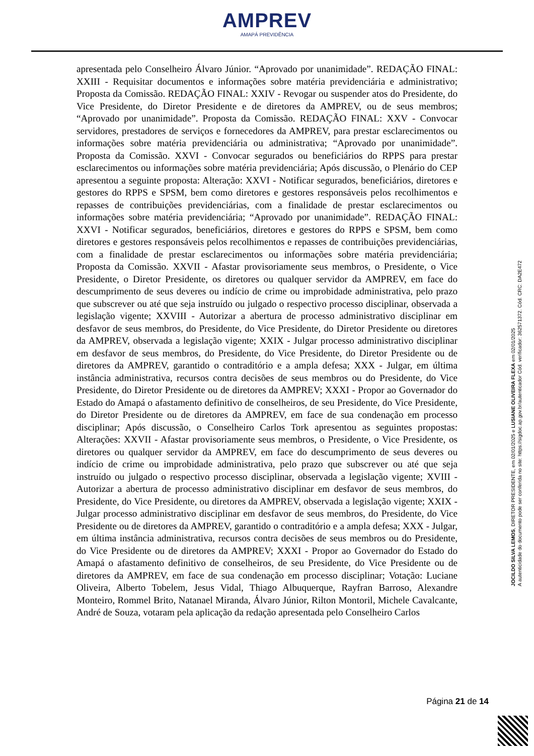AMPREV
AMAPÁ PREVIDÊNCIA
apresentada pelo Conselheiro Álvaro Júnior. “Aprovado por unanimidade”. REDAÇÃO FINAL: XXIII - Requisitar documentos e informações sobre matéria previdenciária e administrativo; Proposta da Comissão. REDAÇÃO FINAL: XXIV - Revogar ou suspender atos do Presidente, do Vice Presidente, do Diretor Presidente e de diretores da AMPREV, ou de seus membros; “Aprovado por unanimidade”. Proposta da Comissão. REDAÇÃO FINAL: XXV - Convocar servidores, prestadores de serviços e fornecedores da AMPREV, para prestar esclarecimentos ou informações sobre matéria previdenciária ou administrativa; “Aprovado por unanimidade”. Proposta da Comissão. XXVI - Convocar segurados ou beneficiários do RPPS para prestar esclarecimentos ou informações sobre matéria previdenciária; Após discussão, o Plenário do CEP apresentou a seguinte proposta: Alteração: XXVI - Notificar segurados, beneficiários, diretores e gestores do RPPS e SPSM, bem como diretores e gestores responsáveis pelos recolhimentos e repasses de contribuições previdenciárias, com a finalidade de prestar esclarecimentos ou informações sobre matéria previdenciária; “Aprovado por unanimidade”. REDAÇÃO FINAL: XXVI - Notificar segurados, beneficiários, diretores e gestores do RPPS e SPSM, bem como diretores e gestores responsáveis pelos recolhimentos e repasses de contribuições previdenciárias, com a finalidade de prestar esclarecimentos ou informações sobre matéria previdenciária; Proposta da Comissão. XXVII - Afastar provisoriamente seus membros, o Presidente, o Vice Presidente, o Diretor Presidente, os diretores ou qualquer servidor da AMPREV, em face do descumprimento de seus deveres ou indício de crime ou improbidade administrativa, pelo prazo que subscrever ou até que seja instruído ou julgado o respectivo processo disciplinar, observada a legislação vigente; XXVIII - Autorizar a abertura de processo administrativo disciplinar em desfavor de seus membros, do Presidente, do Vice Presidente, do Diretor Presidente ou diretores da AMPREV, observada a legislação vigente; XXIX - Julgar processo administrativo disciplinar em desfavor de seus membros, do Presidente, do Vice Presidente, do Diretor Presidente ou de diretores da AMPREV, garantido o contraditório e a ampla defesa; XXX - Julgar, em última instância administrativa, recursos contra decisões de seus membros ou do Presidente, do Vice Presidente, do Diretor Presidente ou de diretores da AMPREV; XXXI - Propor ao Governador do Estado do Amapá o afastamento definitivo de conselheiros, de seu Presidente, do Vice Presidente, do Diretor Presidente ou de diretores da AMPREV, em face de sua condenação em processo disciplinar; Após discussão, o Conselheiro Carlos Tork apresentou as seguintes propostas: Alterações: XXVII - Afastar provisoriamente seus membros, o Presidente, o Vice Presidente, os diretores ou qualquer servidor da AMPREV, em face do descumprimento de seus deveres ou indício de crime ou improbidade administrativa, pelo prazo que subscrever ou até que seja instruído ou julgado o respectivo processo disciplinar, observada a legislação vigente; XVIII - Autorizar a abertura de processo administrativo disciplinar em desfavor de seus membros, do Presidente, do Vice Presidente, ou diretores da AMPREV, observada a legislação vigente; XXIX - Julgar processo administrativo disciplinar em desfavor de seus membros, do Presidente, do Vice Presidente ou de diretores da AMPREV, garantido o contraditório e a ampla defesa; XXX - Julgar, em última instância administrativa, recursos contra decisões de seus membros ou do Presidente, do Vice Presidente ou de diretores da AMPREV; XXXI - Propor ao Governador do Estado do Amapá o afastamento definitivo de conselheiros, de seu Presidente, do Vice Presidente ou de diretores da AMPREV, em face de sua condenação em processo disciplinar; Votação: Luciane Oliveira, Alberto Tobelem, Jesus Vidal, Thiago Albuquerque, Rayfran Barroso, Alexandre Monteiro, Rommel Brito, Natanael Miranda, Álvaro Júnior, Rilton Montoril, Michele Cavalcante, André de Souza, votaram pela aplicação da redação apresentada pelo Conselheiro Carlos
JOCILDO SILVA LEMOS, DIRETOR PRESIDENTE, em 02/01/2025 e LUSIANE OLIVEIRA FLEXA em 02/01/2025
A autenticidade do documento pode ser conferida no site: https://sigdoc.ap.gov.br/autenticador Cód. verificador: 362571372. Cód. CRC: DA2E472
Página 21 de 14